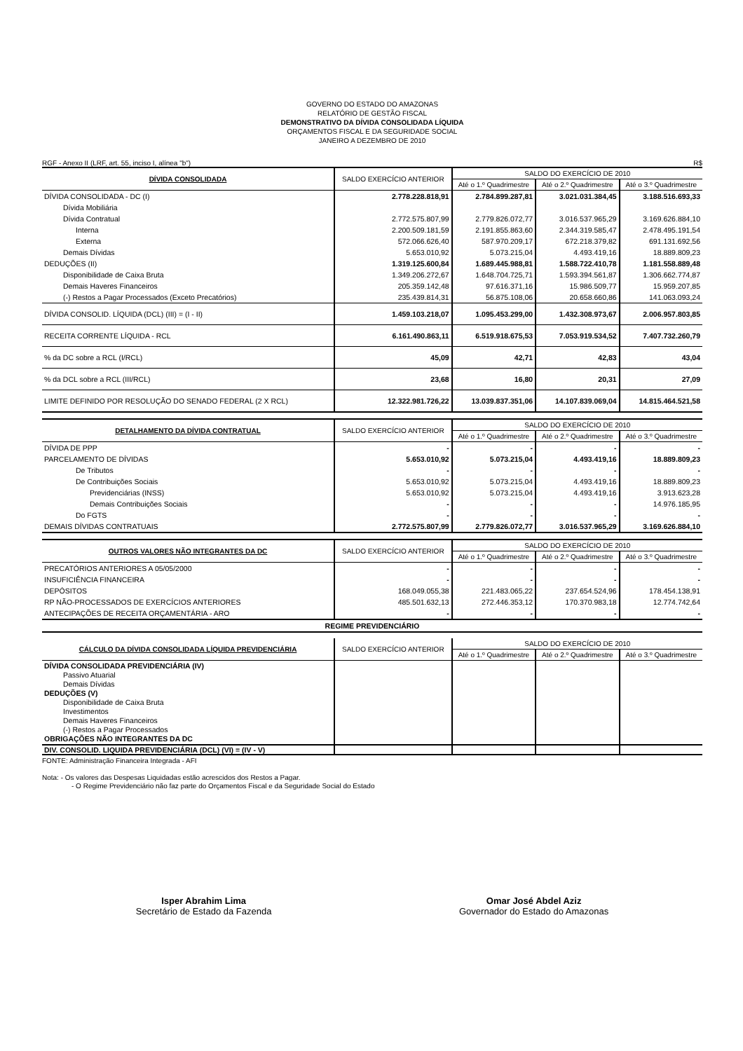GOVERNO DO ESTADO DO AMAZONAS
RELATÓRIO DE GESTÃO FISCAL
DEMONSTRATIVO DA DÍVIDA CONSOLIDADA LÍQUIDA
ORÇAMENTOS FISCAL E DA SEGURIDADE SOCIAL
JANEIRO A DEZEMBRO DE 2010
RGF - Anexo II (LRF, art. 55, inciso I, alínea "b") R$
| DÍVIDA CONSOLIDADA | SALDO EXERCÍCIO ANTERIOR | SALDO DO EXERCÍCIO DE 2010 | | |
| --- | --- | --- | --- | --- |
| | | Até o 1.º Quadrimestre | Até o 2.º Quadrimestre | Até o 3.º Quadrimestre |
| DÍVIDA CONSOLIDADA - DC (I) | 2.778.228.818,91 | 2.784.899.287,81 | 3.021.031.384,45 | 3.188.516.693,33 |
| Dívida Mobiliária | | | | |
| Dívida Contratual | 2.772.575.807,99 | 2.779.826.072,77 | 3.016.537.965,29 | 3.169.626.884,10 |
| Interna | 2.200.509.181,59 | 2.191.855.863,60 | 2.344.319.585,47 | 2.478.495.191,54 |
| Externa | 572.066.626,40 | 587.970.209,17 | 672.218.379,82 | 691.131.692,56 |
| Demais Dívidas | 5.653.010,92 | 5.073.215,04 | 4.493.419,16 | 18.889.809,23 |
| DEDUÇÕES (II) | 1.319.125.600,84 | 1.689.445.988,81 | 1.588.722.410,78 | 1.181.558.889,48 |
| Disponibilidade de Caixa Bruta | 1.349.206.272,67 | 1.648.704.725,71 | 1.593.394.561,87 | 1.306.662.774,87 |
| Demais Haveres Financeiros | 205.359.142,48 | 97.616.371,16 | 15.986.509,77 | 15.959.207,85 |
| (-) Restos a Pagar Processados (Exceto Precatórios) | 235.439.814,31 | 56.875.108,06 | 20.658.660,86 | 141.063.093,24 |
| DÍVIDA CONSOLID. LÍQUIDA (DCL) (III) = (I - II) | 1.459.103.218,07 | 1.095.453.299,00 | 1.432.308.973,67 | 2.006.957.803,85 |
| RECEITA CORRENTE LÍQUIDA - RCL | 6.161.490.863,11 | 6.519.918.675,53 | 7.053.919.534,52 | 7.407.732.260,79 |
| % da DC sobre a RCL (I/RCL) | 45,09 | 42,71 | 42,83 | 43,04 |
| % da DCL sobre a RCL (III/RCL) | 23,68 | 16,80 | 20,31 | 27,09 |
| LIMITE DEFINIDO POR RESOLUÇÃO DO SENADO FEDERAL (2 X RCL) | 12.322.981.726,22 | 13.039.837.351,06 | 14.107.839.069,04 | 14.815.464.521,58 |
| DETALHAMENTO DA DÍVIDA CONTRATUAL | SALDO EXERCÍCIO ANTERIOR | SALDO DO EXERCÍCIO DE 2010 | | |
| --- | --- | --- | --- | --- |
| | | Até o 1.º Quadrimestre | Até o 2.º Quadrimestre | Até o 3.º Quadrimestre |
| DÍVIDA DE PPP | - | - | - | - |
| PARCELAMENTO DE DÍVIDAS | 5.653.010,92 | 5.073.215,04 | 4.493.419,16 | 18.889.809,23 |
| De Tributos | - | - | - | - |
| De Contribuições Sociais | 5.653.010,92 | 5.073.215,04 | 4.493.419,16 | 18.889.809,23 |
| Previdenciárias (INSS) | 5.653.010,92 | 5.073.215,04 | 4.493.419,16 | 3.913.623,28 |
| Demais Contribuições Sociais | - | - | - | 14.976.185,95 |
| Do FGTS | - | - | - | - |
| DEMAIS DÍVIDAS CONTRATUAIS | 2.772.575.807,99 | 2.779.826.072,77 | 3.016.537.965,29 | 3.169.626.884,10 |
| OUTROS VALORES NÃO INTEGRANTES DA DC | SALDO EXERCÍCIO ANTERIOR | SALDO DO EXERCÍCIO DE 2010 | | |
| --- | --- | --- | --- | --- |
| | | Até o 1.º Quadrimestre | Até o 2.º Quadrimestre | Até o 3.º Quadrimestre |
| PRECATÓRIOS ANTERIORES A 05/05/2000 | - | - | - | - |
| INSUFICIÊNCIA FINANCEIRA | - | - | - | - |
| DEPÓSITOS | 168.049.055,38 | 221.483.065,22 | 237.654.524,96 | 178.454.138,91 |
| RP NÃO-PROCESSADOS DE EXERCÍCIOS ANTERIORES | 485.501.632,13 | 272.446.353,12 | 170.370.983,18 | 12.774.742,64 |
| ANTECIPAÇÕES DE RECEITA ORÇAMENTÁRIA - ARO | - | - | - | - |
| REGIME PREVIDENCIÁRIO | | | | |
| CÁLCULO DA DÍVIDA CONSOLIDADA LÍQUIDA PREVIDENCIÁRIA | SALDO EXERCÍCIO ANTERIOR | SALDO DO EXERCÍCIO DE 2010 | | |
| --- | --- | --- | --- | --- |
| | | Até o 1.º Quadrimestre | Até o 2.º Quadrimestre | Até o 3.º Quadrimestre |
| DÍVIDA CONSOLIDADA PREVIDENCIÁRIA (IV) Passivo Atuarial Demais Dívidas DEDUÇÕES (V) Disponibilidade de Caixa Bruta Investimentos Demais Haveres Financeiros (-) Restos a Pagar Processados OBRIGAÇÕES NÃO INTEGRANTES DA DC | | | | |
| DIV. CONSOLID. LIQUIDA PREVIDENCIÁRIA (DCL) (VI) = (IV - V) | | | | |
FONTE: Administração Financeira Integrada - AFI
Nota: - Os valores das Despesas Liquidadas estão acrescidos dos Restos a Pagar.
- O Regime Previdenciário não faz parte do Orçamentos Fiscal e da Seguridade Social do Estado
Isper Abrahim Lima
Secretário de Estado da Fazenda
Omar José Abdel Aziz
Governador do Estado do Amazonas